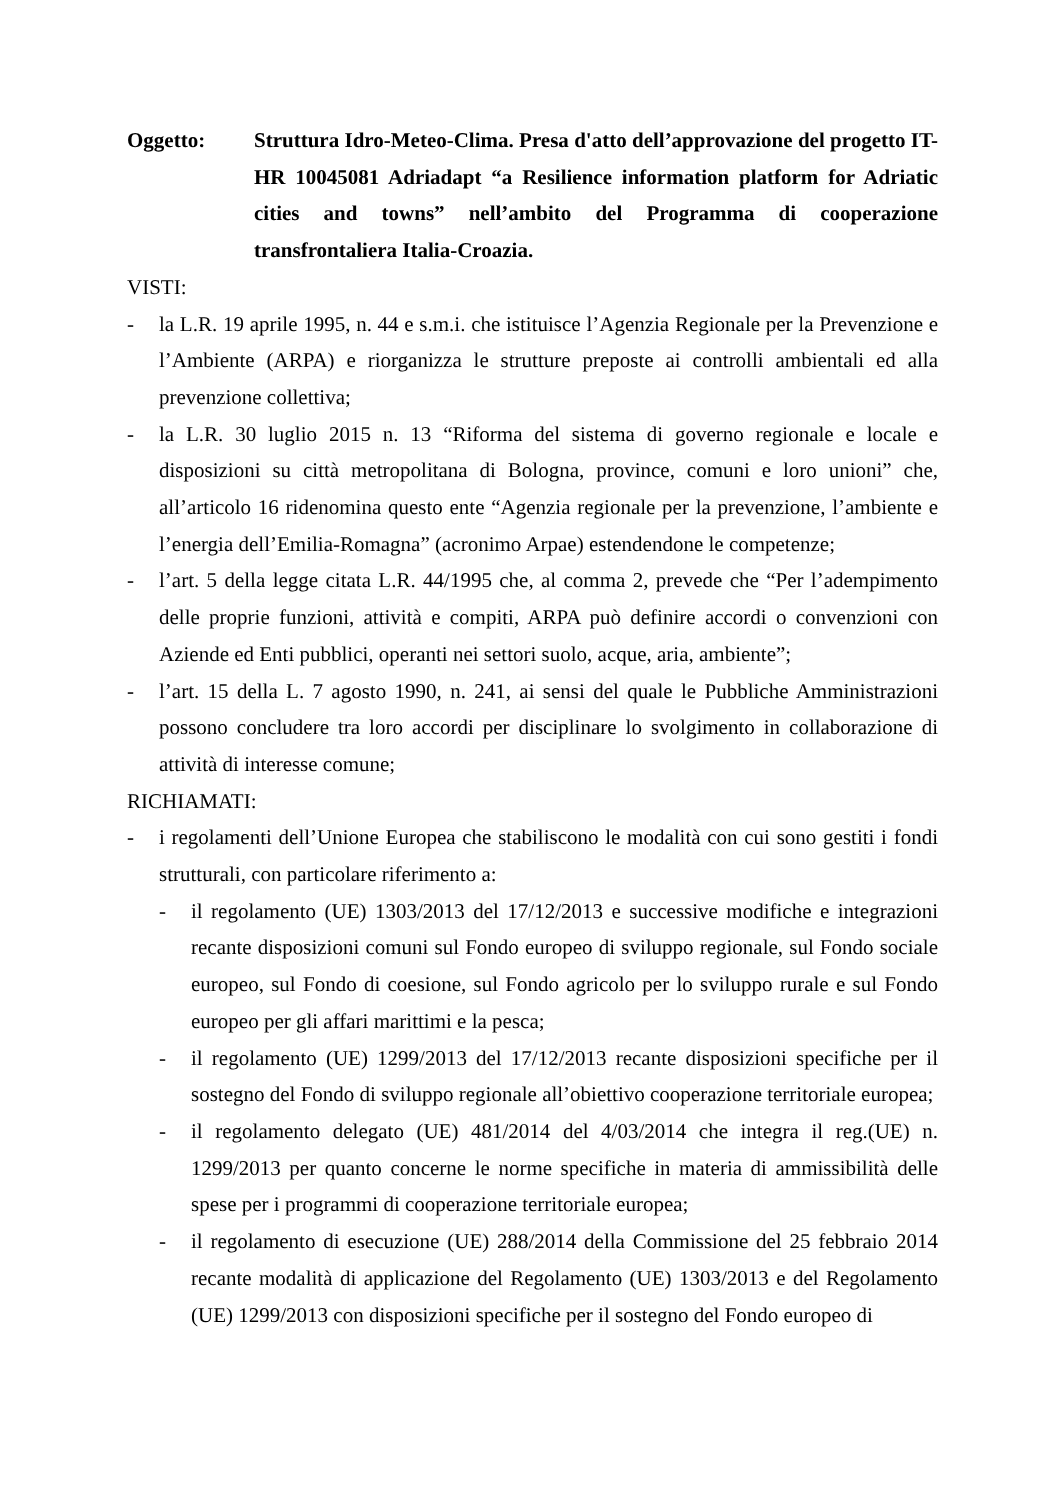Oggetto: Struttura Idro-Meteo-Clima. Presa d'atto dell’approvazione del progetto IT-HR 10045081 Adriadapt “a Resilience information platform for Adriatic cities and towns” nell’ambito del Programma di cooperazione transfrontaliera Italia-Croazia.
VISTI:
- la L.R. 19 aprile 1995, n. 44 e s.m.i. che istituisce l’Agenzia Regionale per la Prevenzione e l’Ambiente (ARPA) e riorganizza le strutture preposte ai controlli ambientali ed alla prevenzione collettiva;
- la L.R. 30 luglio 2015 n. 13 “Riforma del sistema di governo regionale e locale e disposizioni su città metropolitana di Bologna, province, comuni e loro unioni” che, all’articolo 16 ridenomina questo ente “Agenzia regionale per la prevenzione, l’ambiente e l’energia dell’Emilia-Romagna” (acronimo Arpae) estendendone le competenze;
- l’art. 5 della legge citata L.R. 44/1995 che, al comma 2, prevede che “Per l’adempimento delle proprie funzioni, attività e compiti, ARPA può definire accordi o convenzioni con Aziende ed Enti pubblici, operanti nei settori suolo, acque, aria, ambiente”;
- l’art. 15 della L. 7 agosto 1990, n. 241, ai sensi del quale le Pubbliche Amministrazioni possono concludere tra loro accordi per disciplinare lo svolgimento in collaborazione di attività di interesse comune;
RICHIAMATI:
- i regolamenti dell’Unione Europea che stabiliscono le modalità con cui sono gestiti i fondi strutturali, con particolare riferimento a:
- il regolamento (UE) 1303/2013 del 17/12/2013 e successive modifiche e integrazioni recante disposizioni comuni sul Fondo europeo di sviluppo regionale, sul Fondo sociale europeo, sul Fondo di coesione, sul Fondo agricolo per lo sviluppo rurale e sul Fondo europeo per gli affari marittimi e la pesca;
- il regolamento (UE) 1299/2013 del 17/12/2013 recante disposizioni specifiche per il sostegno del Fondo di sviluppo regionale all’obiettivo cooperazione territoriale europea;
- il regolamento delegato (UE) 481/2014 del 4/03/2014 che integra il reg.(UE) n. 1299/2013 per quanto concerne le norme specifiche in materia di ammissibilità delle spese per i programmi di cooperazione territoriale europea;
- il regolamento di esecuzione (UE) 288/2014 della Commissione del 25 febbraio 2014 recante modalità di applicazione del Regolamento (UE) 1303/2013 e del Regolamento (UE) 1299/2013 con disposizioni specifiche per il sostegno del Fondo europeo di